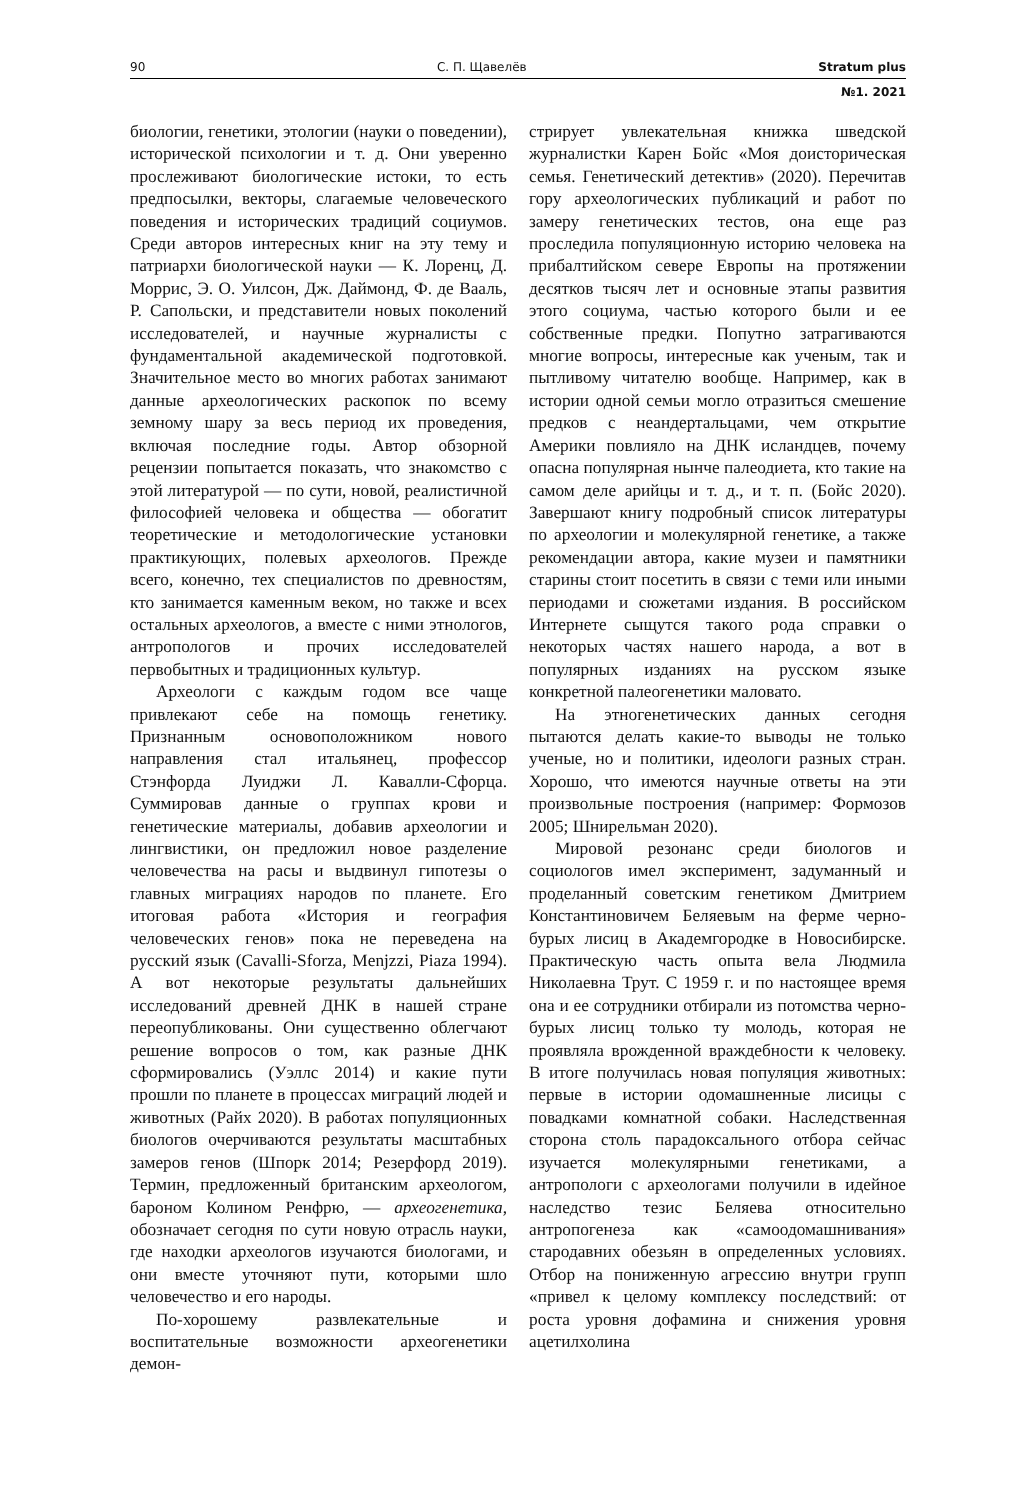90 С. П. Щавелёв Stratum plus
№1. 2021
биологии, генетики, этологии (науки о поведении), исторической психологии и т. д. Они уверенно прослеживают биологические истоки, то есть предпосылки, векторы, слагаемые человеческого поведения и исторических традиций социумов. Среди авторов интересных книг на эту тему и патриархи биологической науки — К. Лоренц, Д. Моррис, Э. О. Уилсон, Дж. Даймонд, Ф. де Вааль, Р. Сапольски, и представители новых поколений исследователей, и научные журналисты с фундаментальной академической подготовкой. Значительное место во многих работах занимают данные археологических раскопок по всему земному шару за весь период их проведения, включая последние годы. Автор обзорной рецензии попытается показать, что знакомство с этой литературой — по сути, новой, реалистичной философией человека и общества — обогатит теоретические и методологические установки практикующих, полевых археологов. Прежде всего, конечно, тех специалистов по древностям, кто занимается каменным веком, но также и всех остальных археологов, а вместе с ними этнологов, антропологов и прочих исследователей первобытных и традиционных культур.
Археологи с каждым годом все чаще привлекают себе на помощь генетику. Признанным основоположником нового направления стал итальянец, профессор Стэнфорда Луиджи Л. Кавалли-Сфорца. Суммировав данные о группах крови и генетические материалы, добавив археологии и лингвистики, он предложил новое разделение человечества на расы и выдвинул гипотезы о главных миграциях народов по планете. Его итоговая работа «История и география человеческих генов» пока не переведена на русский язык (Cavalli-Sforza, Menjzzi, Piaza 1994). А вот некоторые результаты дальнейших исследований древней ДНК в нашей стране переопубликованы. Они существенно облегчают решение вопросов о том, как разные ДНК сформировались (Уэллс 2014) и какие пути прошли по планете в процессах миграций людей и животных (Райх 2020). В работах популяционных биологов очерчиваются результаты масштабных замеров генов (Шпорк 2014; Резерфорд 2019). Термин, предложенный британским археологом, бароном Колином Ренфрю, — археогенетика, обозначает сегодня по сути новую отрасль науки, где находки археологов изучаются биологами, и они вместе уточняют пути, которыми шло человечество и его народы.
По-хорошему развлекательные и воспитательные возможности археогенетики демон-
стрирует увлекательная книжка шведской журналистки Карен Бойс «Моя доисторическая семья. Генетический детектив» (2020). Перечитав гору археологических публикаций и работ по замеру генетических тестов, она еще раз проследила популяционную историю человека на прибалтийском севере Европы на протяжении десятков тысяч лет и основные этапы развития этого социума, частью которого были и ее собственные предки. Попутно затрагиваются многие вопросы, интересные как ученым, так и пытливому читателю вообще. Например, как в истории одной семьи могло отразиться смешение предков с неандертальцами, чем открытие Америки повлияло на ДНК исландцев, почему опасна популярная нынче палеодиета, кто такие на самом деле арийцы и т. д., и т. п. (Бойс 2020). Завершают книгу подробный список литературы по археологии и молекулярной генетике, а также рекомендации автора, какие музеи и памятники старины стоит посетить в связи с теми или иными периодами и сюжетами издания. В российском Интернете сыщутся такого рода справки о некоторых частях нашего народа, а вот в популярных изданиях на русском языке конкретной палеогенетики маловато.
На этногенетических данных сегодня пытаются делать какие-то выводы не только ученые, но и политики, идеологи разных стран. Хорошо, что имеются научные ответы на эти произвольные построения (например: Формозов 2005; Шнирельман 2020).
Мировой резонанс среди биологов и социологов имел эксперимент, задуманный и проделанный советским генетиком Дмитрием Константиновичем Беляевым на ферме черно-бурых лисиц в Академгородке в Новосибирске. Практическую часть опыта вела Людмила Николаевна Трут. С 1959 г. и по настоящее время она и ее сотрудники отбирали из потомства черно-бурых лисиц только ту молодь, которая не проявляла врожденной враждебности к человеку. В итоге получилась новая популяция животных: первые в истории одомашненные лисицы с повадками комнатной собаки. Наследственная сторона столь парадоксального отбора сейчас изучается молекулярными генетиками, а антропологи с археологами получили в идейное наследство тезис Беляева относительно антропогенеза как «самоодомашнивания» стародавних обезьян в определенных условиях. Отбор на пониженную агрессию внутри групп «привел к целому комплексу последствий: от роста уровня дофамина и снижения уровня ацетилхолина